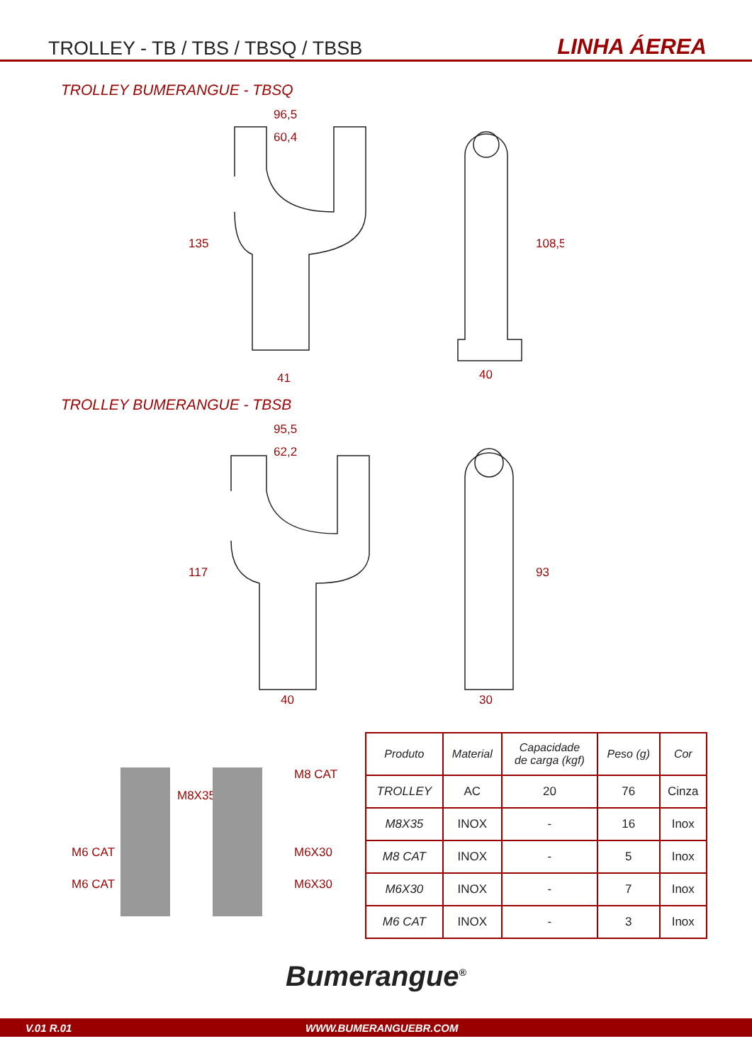TROLLEY - TB / TBS / TBSQ / TBSB LINHA ÁEREA
TROLLEY BUMERANGUE - TBSQ
96,5
60,4
135
41
40
108,5
TROLLEY BUMERANGUE - TBSB
95,5
62,2
117
40
30
93
M8 CAT
M8X35
M6 CAT M6X30
M6 CAT M6X30
| Produto | Material | Capacidade de carga (kgf) | Peso (g) | Cor |
| --- | --- | --- | --- | --- |
| TROLLEY | AC | 20 | 76 | Cinza |
| M8X35 | INOX | - | 16 | Inox |
| M8 CAT | INOX | - | 5 | Inox |
| M6X30 | INOX | - | 7 | Inox |
| M6 CAT | INOX | - | 3 | Inox |
Bumerangue<sup>®</sup>
V.01 R.01 WWW.BUMERANGUEBR.COM